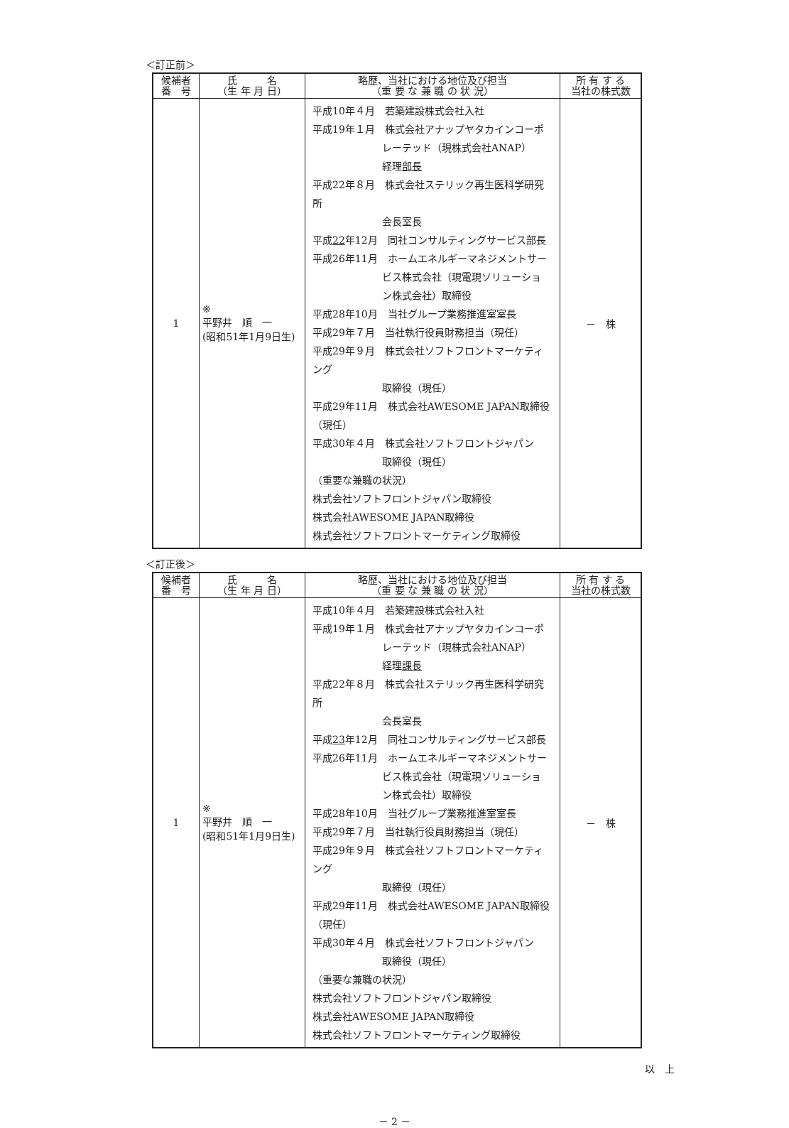＜訂正前＞
| 候補者 番 号 | 氏 名 （生 年 月 日） | 略歴、当社における地位及び担当 （重 要 な 兼 職 の 状 況） | 所 有 す る 当社の株式数 |
| --- | --- | --- | --- |
| 1 | ※ 平野井 順 一 (昭和51年1月9日生) | 平成10年４月 若築建設株式会社入社 平成19年１月 株式会社アナップヤタカインコーポ レーテッド（現株式会社ANAP） 経理 部長 平成22年８月 株式会社ステリック再生医科学研究所 会長室長 平成 22 年12月 同社コンサルティングサービス部長 平成26年11月 ホームエネルギーマネジメントサー ビス株式会社（現電現ソリューショ ン株式会社）取締役 平成28年10月 当社グループ業務推進室室長 平成29年７月 当社執行役員財務担当（現任） 平成29年９月 株式会社ソフトフロントマーケティング 取締役（現任） 平成29年11月 株式会社AWESOME JAPAN取締役（現任） 平成30年４月 株式会社ソフトフロントジャパン 取締役（現任） （重要な兼職の状況） 株式会社ソフトフロントジャパン取締役 株式会社AWESOME JAPAN取締役 株式会社ソフトフロントマーケティング取締役 | － 株 |
＜訂正後＞
| 候補者 番 号 | 氏 名 （生 年 月 日） | 略歴、当社における地位及び担当 （重 要 な 兼 職 の 状 況） | 所 有 す る 当社の株式数 |
| --- | --- | --- | --- |
| 1 | ※ 平野井 順 一 (昭和51年1月9日生) | 平成10年４月 若築建設株式会社入社 平成19年１月 株式会社アナップヤタカインコーポ レーテッド（現株式会社ANAP） 経理 課長 平成22年８月 株式会社ステリック再生医科学研究所 会長室長 平成 23 年12月 同社コンサルティングサービス部長 平成26年11月 ホームエネルギーマネジメントサー ビス株式会社（現電現ソリューショ ン株式会社）取締役 平成28年10月 当社グループ業務推進室室長 平成29年７月 当社執行役員財務担当（現任） 平成29年９月 株式会社ソフトフロントマーケティング 取締役（現任） 平成29年11月 株式会社AWESOME JAPAN取締役（現任） 平成30年４月 株式会社ソフトフロントジャパン 取締役（現任） （重要な兼職の状況） 株式会社ソフトフロントジャパン取締役 株式会社AWESOME JAPAN取締役 株式会社ソフトフロントマーケティング取締役 | － 株 |
以　上
－ 2 －